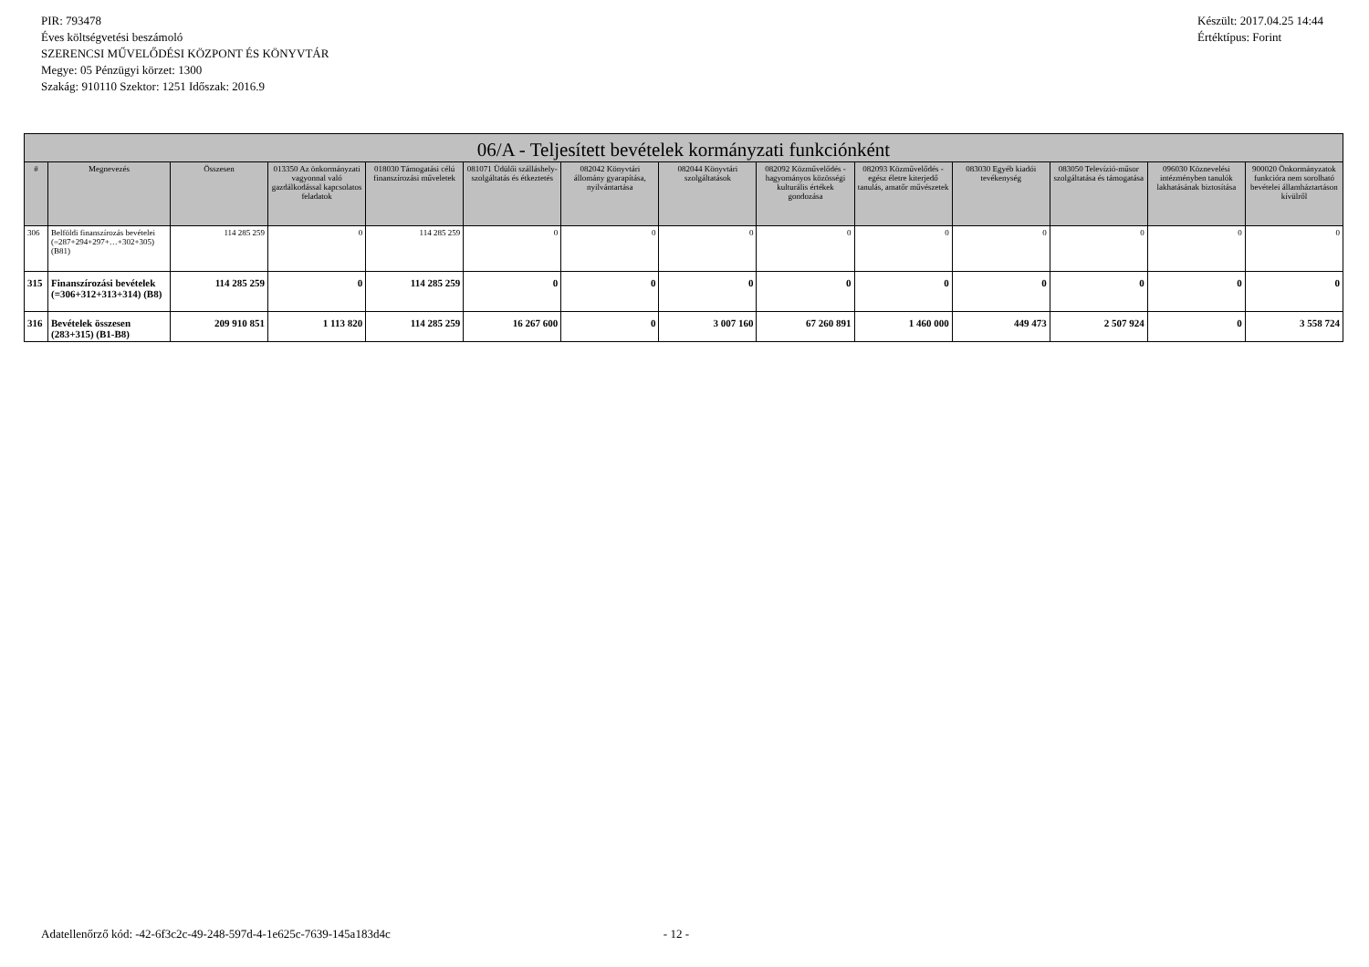PIR: 793478
Éves költségvetési beszámoló
SZERENCSI MŰVELŐDÉSI KÖZPONT ÉS KÖNYVTÁR
Megye: 05 Pénzügyi körzet: 1300
Szakág: 910110 Szektor: 1251 Időszak: 2016.9
Készült: 2017.04.25 14:44
Értéktípus: Forint
| 06/A - Teljesített bevételek kormányzati funkciónként | | | | | | | | | | | | | |
| --- | --- | --- | --- | --- | --- | --- | --- | --- | --- | --- | --- | --- | --- |
| # | Megnevezés | Összesen | 013350 Az önkormányzati vagyonnal való gazdálkodással kapcsolatos feladatok | 018030 Támogatási célú finanszírozási műveletek | 081071 Üdülői szálláshely-szolgáltatás és étkeztetés | 082042 Könyvtári állomány gyarapítása, nyilvántartása | 082044 Könyvtári szolgáltatások | 082092 Közművelődés - hagyományos közösségi kulturális értékek gondozása | 082093 Közművelődés - egész életre kiterjedő tanulás, amatőr művészetek | 083030 Egyéb kiadói tevékenység | 083050 Televízió-műsor szolgáltatása és támogatása | 096030 Köznevelési intézményben tanulók lakhatásának biztosítása | 900020 Önkormányzatok funkcióra nem sorolható bevételei államháztartáson kívülről |
| 306 | Belföldi finanszírozás bevételei (=287+294+297+…+302+305) (B81) | 114 285 259 | 0 | 114 285 259 | 0 | 0 | 0 | 0 | 0 | 0 | 0 | 0 | 0 |
| 315 | Finanszírozási bevételek (=306+312+313+314) (B8) | 114 285 259 | 0 | 114 285 259 | 0 | 0 | 0 | 0 | 0 | 0 | 0 | 0 | 0 |
| 316 | Bevételek összesen (283+315) (B1-B8) | 209 910 851 | 1 113 820 | 114 285 259 | 16 267 600 | 0 | 3 007 160 | 67 260 891 | 1 460 000 | 449 473 | 2 507 924 | 0 | 3 558 724 |
Adatellenőrző kód: -42-6f3c2c-49-248-597d-4-1e625c-7639-145a183d4c - 12 -